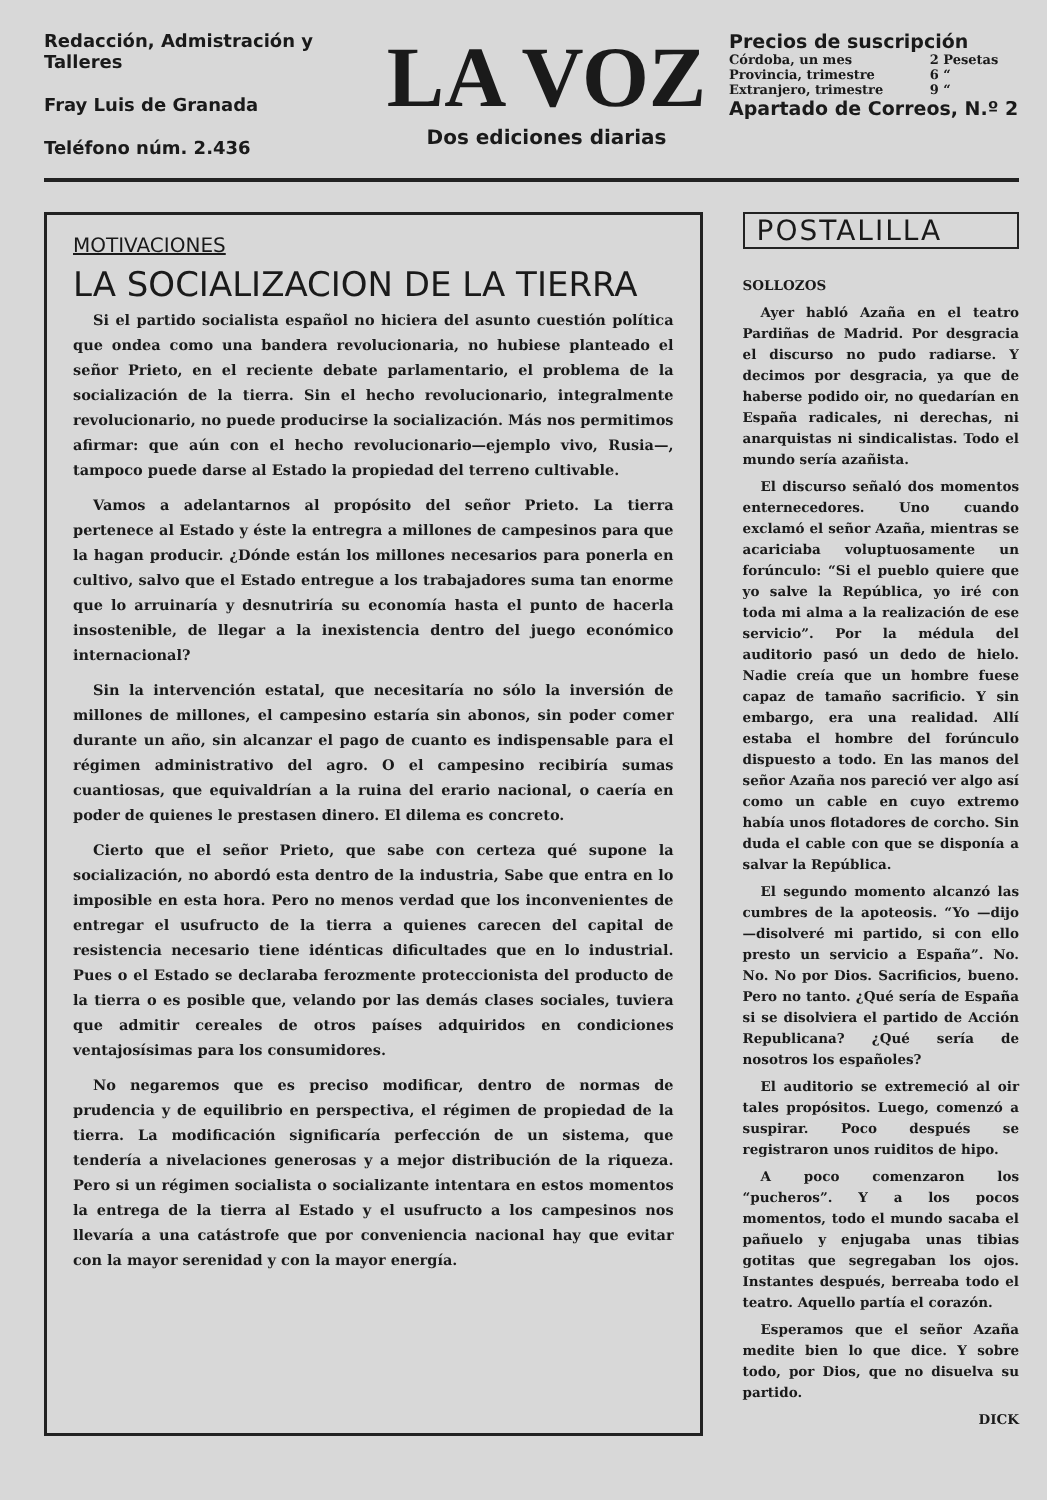Redacción, Admistración y Talleres
Fray Luis de Granada
Teléfono núm. 2.436
LA VOZ
Dos ediciones diarias
Precios de suscripción
| Córdoba, un mes | 2 Pesetas |
| Provincia, trimestre | 6 “ |
| Extranjero, trimestre | 9 “ |
Apartado de Correos, N.º 2
MOTIVACIONES
LA SOCIALIZACION DE LA TIERRA
Si el partido socialista español no hiciera del asunto cuestión política que ondea como una bandera revolucionaria, no hubiese planteado el señor Prieto, en el reciente debate parlamentario, el problema de la socialización de la tierra. Sin el hecho revolucionario, integralmente revolucionario, no puede producirse la socialización. Más nos permitimos afirmar: que aún con el hecho revolucionario—ejemplo vivo, Rusia—, tampoco puede darse al Estado la propiedad del terreno cultivable.
Vamos a adelantarnos al propósito del señor Prieto. La tierra pertenece al Estado y éste la entregra a millones de campesinos para que la hagan producir. ¿Dónde están los millones necesarios para ponerla en cultivo, salvo que el Estado entregue a los trabajadores suma tan enorme que lo arruinaría y desnutriría su economía hasta el punto de hacerla insostenible, de llegar a la inexistencia dentro del juego económico internacional?
Sin la intervención estatal, que necesitaría no sólo la inversión de millones de millones, el campesino estaría sin abonos, sin poder comer durante un año, sin alcanzar el pago de cuanto es indispensable para el régimen administrativo del agro. O el campesino recibiría sumas cuantiosas, que equivaldrían a la ruina del erario nacional, o caería en poder de quienes le prestasen dinero. El dilema es concreto.
Cierto que el señor Prieto, que sabe con certeza qué supone la socialización, no abordó esta dentro de la industria, Sabe que entra en lo imposible en esta hora. Pero no menos verdad que los inconvenientes de entregar el usufructo de la tierra a quienes carecen del capital de resistencia necesario tiene idénticas dificultades que en lo industrial. Pues o el Estado se declaraba ferozmente proteccionista del producto de la tierra o es posible que, velando por las demás clases sociales, tuviera que admitir cereales de otros países adquiridos en condiciones ventajosísimas para los consumidores.
No negaremos que es preciso modificar, dentro de normas de prudencia y de equilibrio en perspectiva, el régimen de propiedad de la tierra. La modificación significaría perfección de un sistema, que tendería a nivelaciones generosas y a mejor distribución de la riqueza. Pero si un régimen socialista o socializante intentara en estos momentos la entrega de la tierra al Estado y el usufructo a los campesinos nos llevaría a una catástrofe que por conveniencia nacional hay que evitar con la mayor serenidad y con la mayor energía.
POSTALILLA
SOLLOZOS
Ayer habló Azaña en el teatro Pardiñas de Madrid. Por desgracia el discurso no pudo radiarse. Y decimos por desgracia, ya que de haberse podido oir, no quedarían en España radicales, ni derechas, ni anarquistas ni sindicalistas. Todo el mundo sería azañista.
El discurso señaló dos momentos enternecedores. Uno cuando exclamó el señor Azaña, mientras se acariciaba voluptuosamente un forúnculo: “Si el pueblo quiere que yo salve la República, yo iré con toda mi alma a la realización de ese servicio”. Por la médula del auditorio pasó un dedo de hielo. Nadie creía que un hombre fuese capaz de tamaño sacrificio. Y sin embargo, era una realidad. Allí estaba el hombre del forúnculo dispuesto a todo. En las manos del señor Azaña nos pareció ver algo así como un cable en cuyo extremo había unos flotadores de corcho. Sin duda el cable con que se disponía a salvar la República.
El segundo momento alcanzó las cumbres de la apoteosis. “Yo —dijo—disolveré mi partido, si con ello presto un servicio a España”. No. No. No por Dios. Sacrificios, bueno. Pero no tanto. ¿Qué sería de España si se disolviera el partido de Acción Republicana? ¿Qué sería de nosotros los españoles?
El auditorio se extremeció al oir tales propósitos. Luego, comenzó a suspirar. Poco después se registraron unos ruiditos de hipo.
A poco comenzaron los “pucheros”. Y a los pocos momentos, todo el mundo sacaba el pañuelo y enjugaba unas tibias gotitas que segregaban los ojos. Instantes después, berreaba todo el teatro. Aquello partía el corazón.
Esperamos que el señor Azaña medite bien lo que dice. Y sobre todo, por Dios, que no disuelva su partido.
DICK